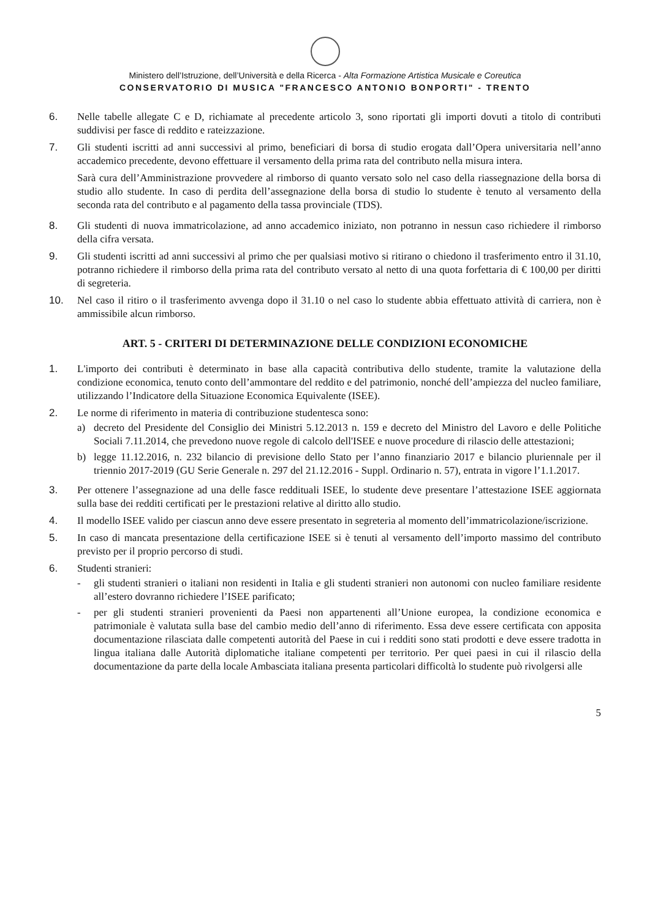Ministero dell’Istruzione, dell’Università e della Ricerca - Alta Formazione Artistica Musicale e Coreutica
CONSERVATORIO DI MUSICA "FRANCESCO ANTONIO BONPORTI" - TRENTO
6. Nelle tabelle allegate C e D, richiamate al precedente articolo 3, sono riportati gli importi dovuti a titolo di contributi suddivisi per fasce di reddito e rateizzazione.
7. Gli studenti iscritti ad anni successivi al primo, beneficiari di borsa di studio erogata dall’Opera universitaria nell’anno accademico precedente, devono effettuare il versamento della prima rata del contributo nella misura intera.
Sarà cura dell’Amministrazione provvedere al rimborso di quanto versato solo nel caso della riassegnazione della borsa di studio allo studente. In caso di perdita dell’assegnazione della borsa di studio lo studente è tenuto al versamento della seconda rata del contributo e al pagamento della tassa provinciale (TDS).
8. Gli studenti di nuova immatricolazione, ad anno accademico iniziato, non potranno in nessun caso richiedere il rimborso della cifra versata.
9. Gli studenti iscritti ad anni successivi al primo che per qualsiasi motivo si ritirano o chiedono il trasferimento entro il 31.10, potranno richiedere il rimborso della prima rata del contributo versato al netto di una quota forfettaria di € 100,00 per diritti di segreteria.
10. Nel caso il ritiro o il trasferimento avvenga dopo il 31.10 o nel caso lo studente abbia effettuato attività di carriera, non è ammissibile alcun rimborso.
ART. 5 - CRITERI DI DETERMINAZIONE DELLE CONDIZIONI ECONOMICHE
1. L'importo dei contributi è determinato in base alla capacità contributiva dello studente, tramite la valutazione della condizione economica, tenuto conto dell’ammontare del reddito e del patrimonio, nonché dell’ampiezza del nucleo familiare, utilizzando l’Indicatore della Situazione Economica Equivalente (ISEE).
2. Le norme di riferimento in materia di contribuzione studentesca sono:
a) decreto del Presidente del Consiglio dei Ministri 5.12.2013 n. 159 e decreto del Ministro del Lavoro e delle Politiche Sociali 7.11.2014, che prevedono nuove regole di calcolo dell'ISEE e nuove procedure di rilascio delle attestazioni;
b) legge 11.12.2016, n. 232 bilancio di previsione dello Stato per l’anno finanziario 2017 e bilancio pluriennale per il triennio 2017-2019 (GU Serie Generale n. 297 del 21.12.2016 - Suppl. Ordinario n. 57), entrata in vigore l’1.1.2017.
3. Per ottenere l’assegnazione ad una delle fasce reddituali ISEE, lo studente deve presentare l’attestazione ISEE aggiornata sulla base dei redditi certificati per le prestazioni relative al diritto allo studio.
4. Il modello ISEE valido per ciascun anno deve essere presentato in segreteria al momento dell’immatricolazione/iscrizione.
5. In caso di mancata presentazione della certificazione ISEE si è tenuti al versamento dell’importo massimo del contributo previsto per il proprio percorso di studi.
6. Studenti stranieri:
- gli studenti stranieri o italiani non residenti in Italia e gli studenti stranieri non autonomi con nucleo familiare residente all’estero dovranno richiedere l’ISEE parificato;
- per gli studenti stranieri provenienti da Paesi non appartenenti all’Unione europea, la condizione economica e patrimoniale è valutata sulla base del cambio medio dell’anno di riferimento. Essa deve essere certificata con apposita documentazione rilasciata dalle competenti autorità del Paese in cui i redditi sono stati prodotti e deve essere tradotta in lingua italiana dalle Autorità diplomatiche italiane competenti per territorio. Per quei paesi in cui il rilascio della documentazione da parte della locale Ambasciata italiana presenta particolari difficoltà lo studente può rivolgersi alle
5